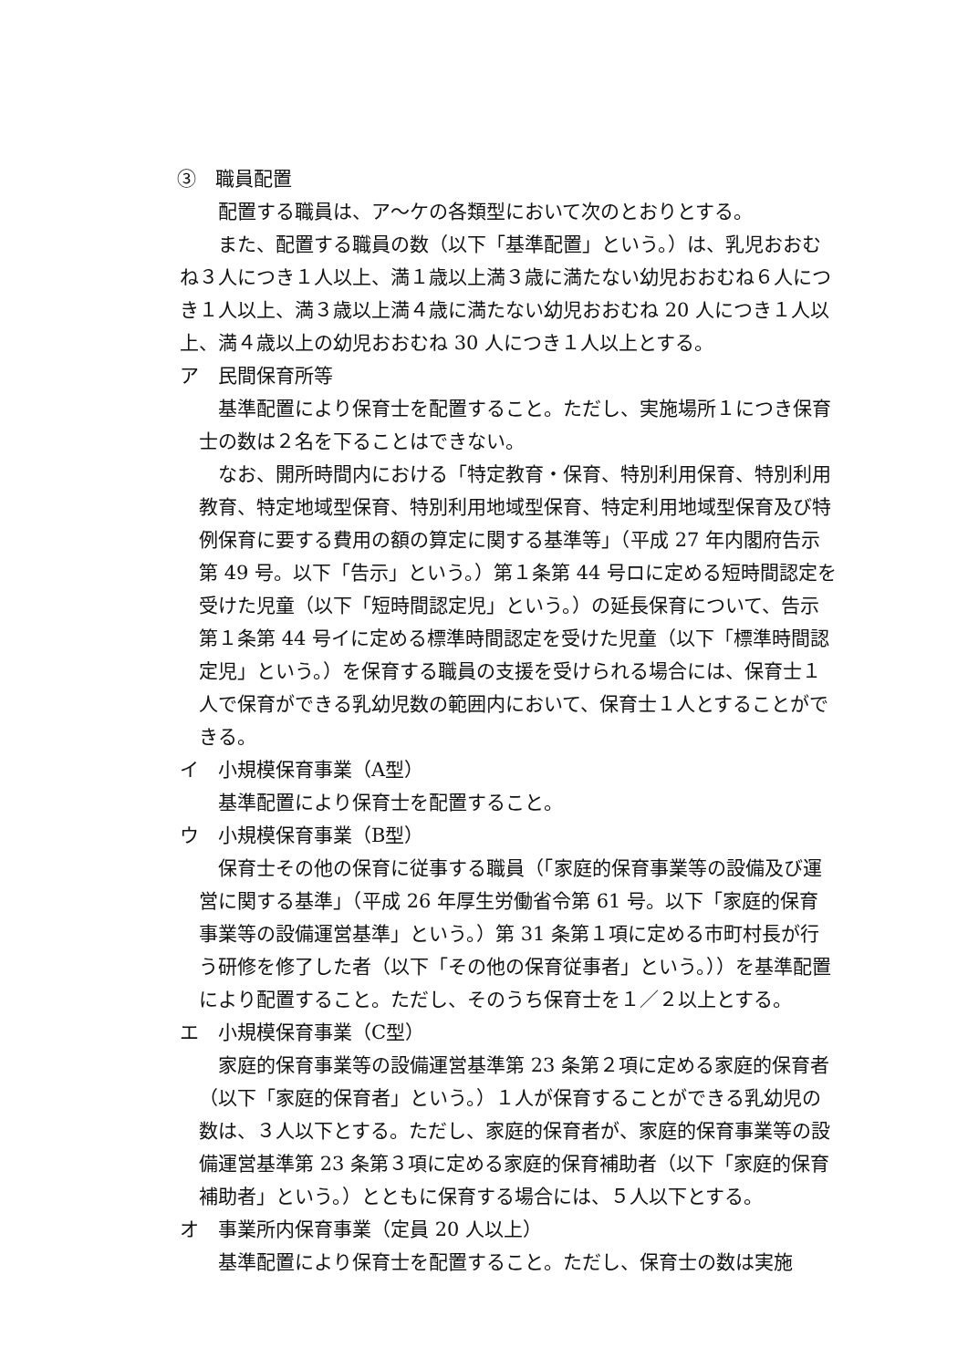③　職員配置
配置する職員は、ア～ケの各類型において次のとおりとする。
また、配置する職員の数（以下「基準配置」という。）は、乳児おおむね３人につき１人以上、満１歳以上満３歳に満たない幼児おおむね６人につき１人以上、満３歳以上満４歳に満たない幼児おおむね 20 人につき１人以上、満４歳以上の幼児おおむね 30 人につき１人以上とする。
ア　民間保育所等
基準配置により保育士を配置すること。ただし、実施場所１につき保育士の数は２名を下ることはできない。
なお、開所時間内における「特定教育・保育、特別利用保育、特別利用教育、特定地域型保育、特別利用地域型保育、特定利用地域型保育及び特例保育に要する費用の額の算定に関する基準等」（平成 27 年内閣府告示第 49 号。以下「告示」という。）第１条第 44 号ロに定める短時間認定を受けた児童（以下「短時間認定児」という。）の延長保育について、告示第１条第 44 号イに定める標準時間認定を受けた児童（以下「標準時間認定児」という。）を保育する職員の支援を受けられる場合には、保育士１人で保育ができる乳幼児数の範囲内において、保育士１人とすることができる。
イ　小規模保育事業（A型）
基準配置により保育士を配置すること。
ウ　小規模保育事業（B型）
保育士その他の保育に従事する職員（「家庭的保育事業等の設備及び運営に関する基準」（平成 26 年厚生労働省令第 61 号。以下「家庭的保育事業等の設備運営基準」という。）第 31 条第１項に定める市町村長が行う研修を修了した者（以下「その他の保育従事者」という。））を基準配置により配置すること。ただし、そのうち保育士を１／２以上とする。
エ　小規模保育事業（C型）
家庭的保育事業等の設備運営基準第 23 条第２項に定める家庭的保育者（以下「家庭的保育者」という。）１人が保育することができる乳幼児の数は、３人以下とする。ただし、家庭的保育者が、家庭的保育事業等の設備運営基準第 23 条第３項に定める家庭的保育補助者（以下「家庭的保育補助者」という。）とともに保育する場合には、５人以下とする。
オ　事業所内保育事業（定員 20 人以上）
基準配置により保育士を配置すること。ただし、保育士の数は実施